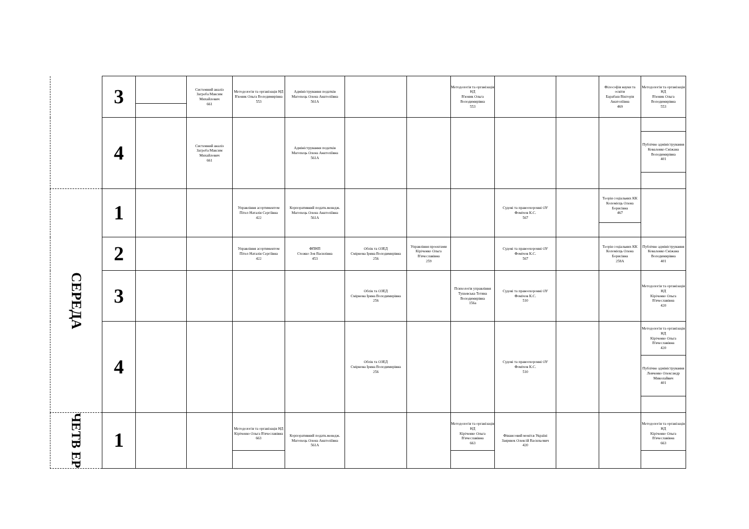| | 3 | | Системний аналіз Загреба Максим Михайлович 661 | Методологія та організація НД В'юник Ольга Володимирівна 553 | Адміністрування податків Магопець Олена Анатоліївна 561А | | | Методологія та організація НД В'юник Ольга Володимирівна 553 | | | Філософія науки та освіти Барабаш Вікторія Анатоліївна 469 | Методологія та організація НД В'юник Ольга Володимирівна 553 |
| | 4 | | Системний аналіз Загреба Максим Михайлович 661 | | Адміністрування податків Магопець Олена Анатоліївна 561А | | | | | | | Публічне адміністрування Коваленко Сніжана Володимирівна 401 |
| СЕРЕДА | 1 | | | Управління асортиментом Пітел Наталія Сергіївна 422 | Корпоративний податк.менедж. Магопець Олена Анатоліївна 561А | | | | Судові та правоохоронні ОУ Фомічов К.С. 567 | | Теорія соціальних КК Коломієць Олена Борисівна 467 | |
| | 2 | | | Управління асортиментом Пітел Наталія Сергіївна 422 | ФПНП Стежко Зоя Василівна 453 | Облік та ОЗЕД Смірнова Ірина Володимирівна 256 | Управління проектами Кіріченко Ольга В'ячеславівна 259 | | Судові та правоохоронні ОУ Фомічов К.С. 567 | | Теорія соціальних КК Коломієць Олена Борисівна 258А | Публічне адміністрування Коваленко Сніжана Володимирівна 401 |
| | 3 | | | | | Облік та ОЗЕД Смірнова Ірина Володимирівна 256 | | Психологія управління Тушевська Тетяна Володимирівна 156а | Судові та правоохоронні ОУ Фомічов К.С. 510 | | | Методологія та організація НД Кіріченко Ольга В'ячеславівна 420 |
| | 4 | | | | | Облік та ОЗЕД Смірнова Ірина Володимирівна 256 | | | Судові та правоохоронні ОУ Фомічов К.С. 510 | | | Методологія та організація НД Кіріченко Ольга В'ячеславівна 420 Публічне адміністрування Левченко Олександр Миколайвич 401 |
| ЧЕТВ ЕР | 1 | | | Методологія та організація НД Кіріченко Ольга В'ячеславівна 663 | Корпоративний податк.менедж. Магопець Олена Анатоліївна 561А | | | Методологія та організація НД Кіріченко Ольга В'ячеславівна 663 | Фінансовий моніт.в Україні Заярнюк Олексій Васильович 420 | | | Методологія та організація НД Кіріченко Ольга В'ячеславівна 663 |